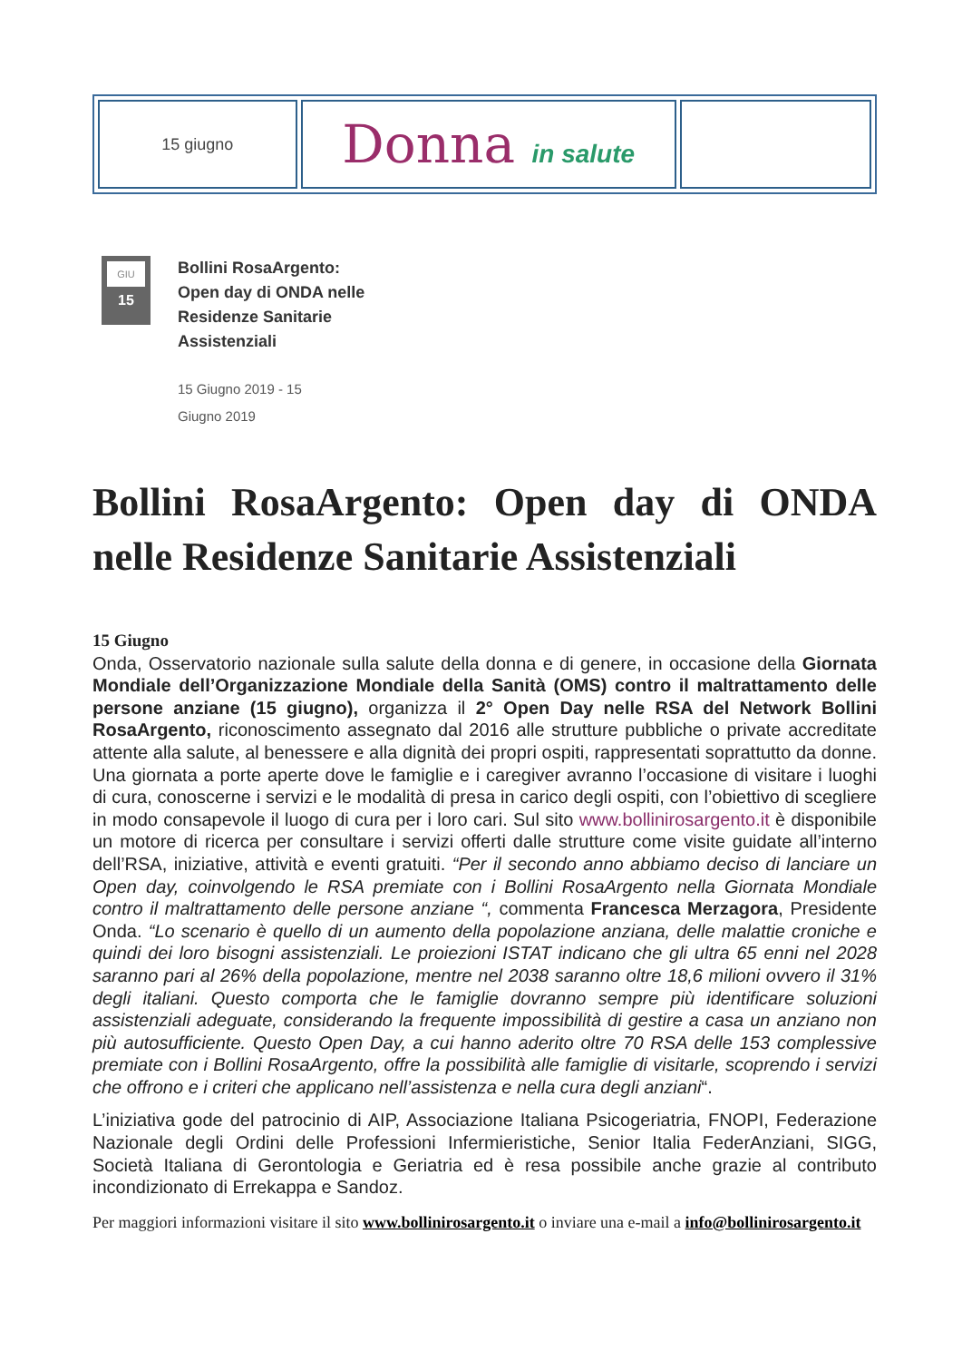| 15 giugno | Donna in salute | |
GIU
15
Bollini RosaArgento: Open day di ONDA nelle Residenze Sanitarie Assistenziali
15 Giugno 2019 - 15 Giugno 2019
Bollini RosaArgento: Open day di ONDA nelle Residenze Sanitarie Assistenziali
15 Giugno
Onda, Osservatorio nazionale sulla salute della donna e di genere, in occasione della Giornata Mondiale dell’Organizzazione Mondiale della Sanità (OMS) contro il maltrattamento delle persone anziane (15 giugno), organizza il 2° Open Day nelle RSA del Network Bollini RosaArgento, riconoscimento assegnato dal 2016 alle strutture pubbliche o private accreditate attente alla salute, al benessere e alla dignità dei propri ospiti, rappresentati soprattutto da donne. Una giornata a porte aperte dove le famiglie e i caregiver avranno l’occasione di visitare i luoghi di cura, conoscerne i servizi e le modalità di presa in carico degli ospiti, con l’obiettivo di scegliere in modo consapevole il luogo di cura per i loro cari. Sul sito www.bollinirosargento.it è disponibile un motore di ricerca per consultare i servizi offerti dalle strutture come visite guidate all’interno dell’RSA, iniziative, attività e eventi gratuiti. “Per il secondo anno abbiamo deciso di lanciare un Open day, coinvolgendo le RSA premiate con i Bollini RosaArgento nella Giornata Mondiale contro il maltrattamento delle persone anziane “, commenta Francesca Merzagora, Presidente Onda. “Lo scenario è quello di un aumento della popolazione anziana, delle malattie croniche e quindi dei loro bisogni assistenziali. Le proiezioni ISTAT indicano che gli ultra 65 enni nel 2028 saranno pari al 26% della popolazione, mentre nel 2038 saranno oltre 18,6 milioni ovvero il 31% degli italiani. Questo comporta che le famiglie dovranno sempre più identificare soluzioni assistenziali adeguate, considerando la frequente impossibilità di gestire a casa un anziano non più autosufficiente. Questo Open Day, a cui hanno aderito oltre 70 RSA delle 153 complessive premiate con i Bollini RosaArgento, offre la possibilità alle famiglie di visitarle, scoprendo i servizi che offrono e i criteri che applicano nell’assistenza e nella cura degli anziani“.
L’iniziativa gode del patrocinio di AIP, Associazione Italiana Psicogeriatria, FNOPI, Federazione Nazionale degli Ordini delle Professioni Infermieristiche, Senior Italia FederAnziani, SIGG, Società Italiana di Gerontologia e Geriatria ed è resa possibile anche grazie al contributo incondizionato di Errekappa e Sandoz.
Per maggiori informazioni visitare il sito www.bollinirosargento.it o inviare una e-mail a info@bollinirosargento.it